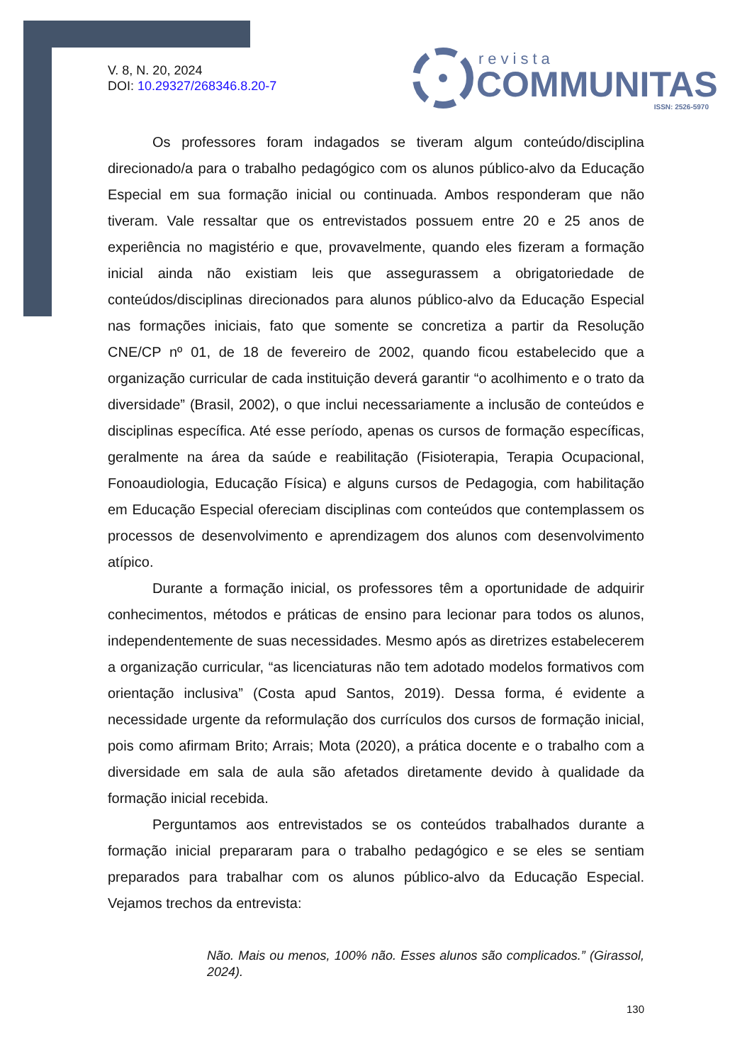V. 8, N. 20, 2024
DOI: 10.29327/268346.8.20-7
revista
COMMUNITAS
ISSN: 2526-5970
Os professores foram indagados se tiveram algum conteúdo/disciplina direcionado/a para o trabalho pedagógico com os alunos público-alvo da Educação Especial em sua formação inicial ou continuada. Ambos responderam que não tiveram. Vale ressaltar que os entrevistados possuem entre 20 e 25 anos de experiência no magistério e que, provavelmente, quando eles fizeram a formação inicial ainda não existiam leis que assegurassem a obrigatoriedade de conteúdos/disciplinas direcionados para alunos público-alvo da Educação Especial nas formações iniciais, fato que somente se concretiza a partir da Resolução CNE/CP nº 01, de 18 de fevereiro de 2002, quando ficou estabelecido que a organização curricular de cada instituição deverá garantir “o acolhimento e o trato da diversidade” (Brasil, 2002), o que inclui necessariamente a inclusão de conteúdos e disciplinas específica. Até esse período, apenas os cursos de formação específicas, geralmente na área da saúde e reabilitação (Fisioterapia, Terapia Ocupacional, Fonoaudiologia, Educação Física) e alguns cursos de Pedagogia, com habilitação em Educação Especial ofereciam disciplinas com conteúdos que contemplassem os processos de desenvolvimento e aprendizagem dos alunos com desenvolvimento atípico.
Durante a formação inicial, os professores têm a oportunidade de adquirir conhecimentos, métodos e práticas de ensino para lecionar para todos os alunos, independentemente de suas necessidades. Mesmo após as diretrizes estabelecerem a organização curricular, “as licenciaturas não tem adotado modelos formativos com orientação inclusiva” (Costa apud Santos, 2019). Dessa forma, é evidente a necessidade urgente da reformulação dos currículos dos cursos de formação inicial, pois como afirmam Brito; Arrais; Mota (2020), a prática docente e o trabalho com a diversidade em sala de aula são afetados diretamente devido à qualidade da formação inicial recebida.
Perguntamos aos entrevistados se os conteúdos trabalhados durante a formação inicial prepararam para o trabalho pedagógico e se eles se sentiam preparados para trabalhar com os alunos público-alvo da Educação Especial. Vejamos trechos da entrevista:
Não. Mais ou menos, 100% não. Esses alunos são complicados.” (Girassol, 2024).
130